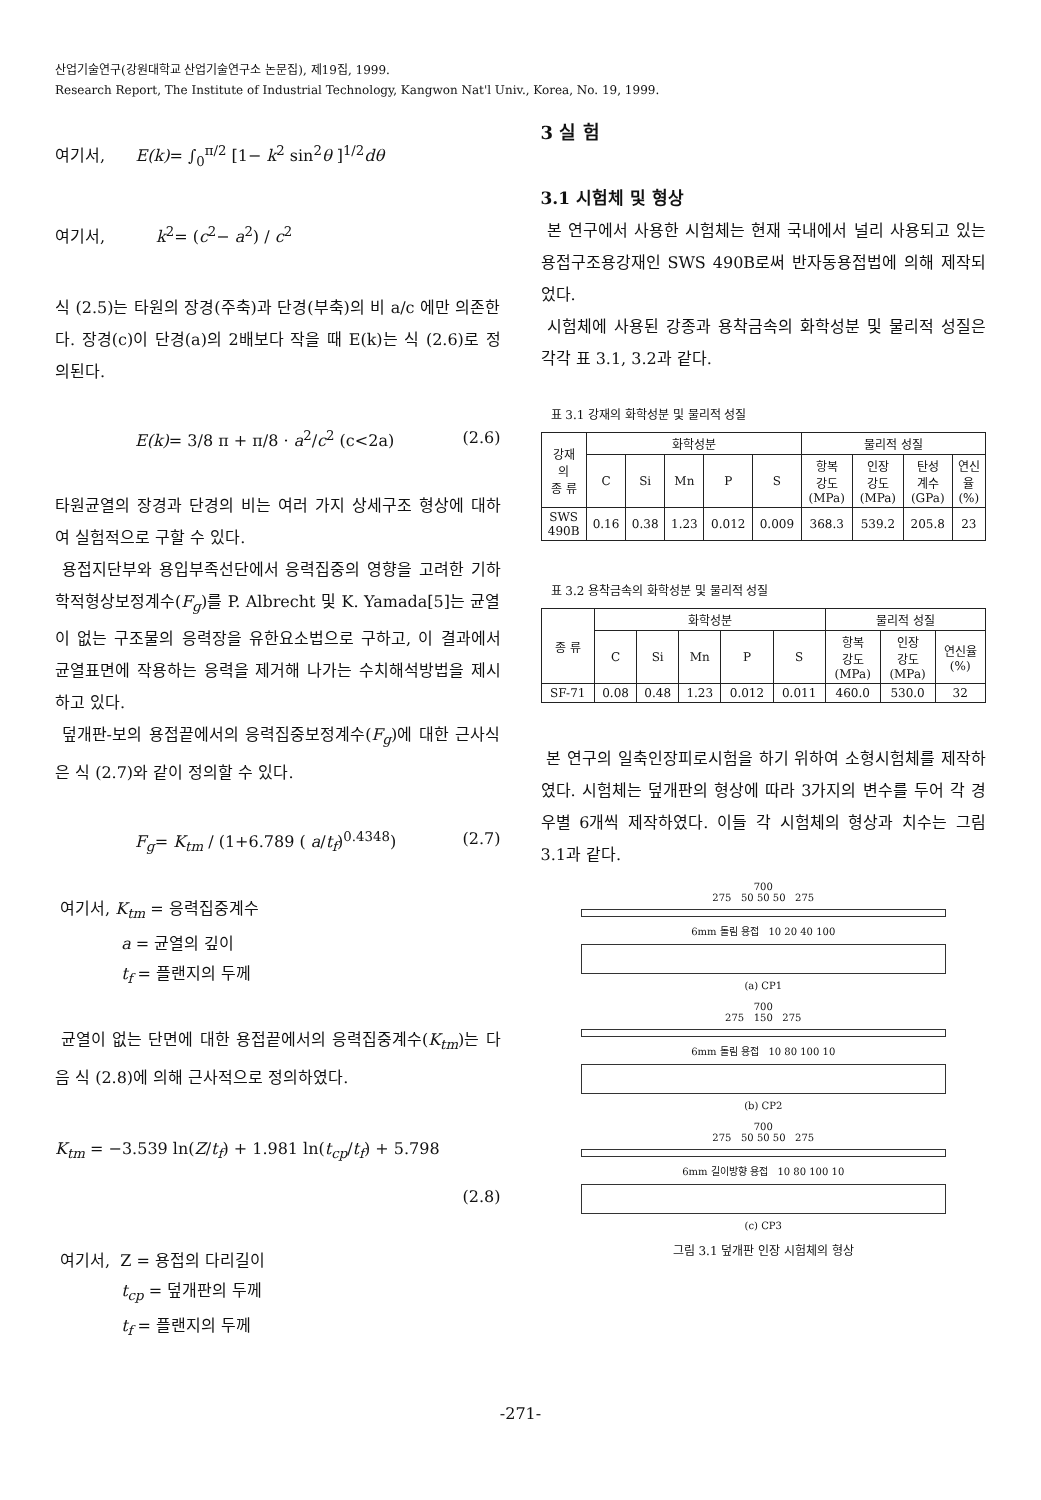산업기술연구(강원대학교 산업기술연구소 논문집), 제19집, 1999.
Research Report, The Institute of Industrial Technology, Kangwon Nat'l Univ., Korea, No. 19, 1999.
여기서, E(k)= ∫<sub>0</sub><sup>π/2</sup> [1− k<sup>2</sup> sin<sup>2</sup>θ ]<sup>1/2</sup>dθ
여기서, k<sup>2</sup>= (c<sup>2</sup>− a<sup>2</sup>) / c<sup>2</sup>
식 (2.5)는 타원의 장경(주축)과 단경(부축)의 비 a/c 에만 의존한다. 장경(c)이 단경(a)의 2배보다 작을 때 E(k)는 식 (2.6)로 정의된다.
E(k)= 3/8 π + π/8 · a<sup>2</sup>/c<sup>2</sup> (c<2a) (2.6)
타원균열의 장경과 단경의 비는 여러 가지 상세구조 형상에 대하여 실험적으로 구할 수 있다.
용접지단부와 용입부족선단에서 응력집중의 영향을 고려한 기하학적형상보정계수(F<sub>g</sub>)를 P. Albrecht 및 K. Yamada[5]는 균열이 없는 구조물의 응력장을 유한요소법으로 구하고, 이 결과에서 균열표면에 작용하는 응력을 제거해 나가는 수치해석방법을 제시하고 있다.
덮개판-보의 용접끝에서의 응력집중보정계수(F<sub>g</sub>)에 대한 근사식은 식 (2.7)와 같이 정의할 수 있다.
F<sub>g</sub>= K<sub>tm</sub> / (1+6.789 ( a/t<sub>f</sub>)<sup>0.4348</sup>) (2.7)
여기서, K<sub>tm</sub> = 응력집중계수
a = 균열의 깊이
t<sub>f</sub> = 플랜지의 두께
균열이 없는 단면에 대한 용접끝에서의 응력집중계수(K<sub>tm</sub>)는 다음 식 (2.8)에 의해 근사적으로 정의하였다.
K<sub>tm</sub> = −3.539 ln(Z/t<sub>f</sub>) + 1.981 ln(t<sub>cp</sub>/t<sub>f</sub>) + 5.798
(2.8)
여기서, Z = 용접의 다리길이
t<sub>cp</sub> = 덮개판의 두께
t<sub>f</sub> = 플랜지의 두께
3 실 험
3.1 시험체 및 형상
본 연구에서 사용한 시험체는 현재 국내에서 널리 사용되고 있는 용접구조용강재인 SWS 490B로써 반자동용접법에 의해 제작되었다.
시험체에 사용된 강종과 용착금속의 화학성분 및 물리적 성질은 각각 표 3.1, 3.2과 같다.
표 3.1 강재의 화학성분 및 물리적 성질
| 강재 의 종 류 | 화학성분 | | | | | 물리적 성질 | | | |
| --- | --- | --- | --- | --- | --- | --- | --- | --- | --- |
| | C | Si | Mn | P | S | 항복 강도 (MPa) | 인장 강도 (MPa) | 탄성 계수 (GPa) | 연신 율 (%) |
| SWS 490B | 0.16 | 0.38 | 1.23 | 0.012 | 0.009 | 368.3 | 539.2 | 205.8 | 23 |
표 3.2 용착금속의 화학성분 및 물리적 성질
| 종 류 | 화학성분 | | | | | 물리적 성질 | | |
| --- | --- | --- | --- | --- | --- | --- | --- | --- |
| | C | Si | Mn | P | S | 항복 강도 (MPa) | 인장 강도 (MPa) | 연신율 (%) |
| SF-71 | 0.08 | 0.48 | 1.23 | 0.012 | 0.011 | 460.0 | 530.0 | 32 |
본 연구의 일축인장피로시험을 하기 위하여 소형시험체를 제작하였다. 시험체는 덮개판의 형상에 따라 3가지의 변수를 두어 각 경우별 6개씩 제작하였다. 이들 각 시험체의 형상과 치수는 그림 3.1과 같다.
700
275 50 50 50 275
6mm 돌림 용접 10 20 40 100
(a) CP1
700
275 150 275
6mm 돌림 용접 10 80 100 10
(b) CP2
700
275 50 50 50 275
6mm 길이방향 용접 10 80 100 10
(c) CP3
그림 3.1 덮개판 인장 시험체의 형상
-271-